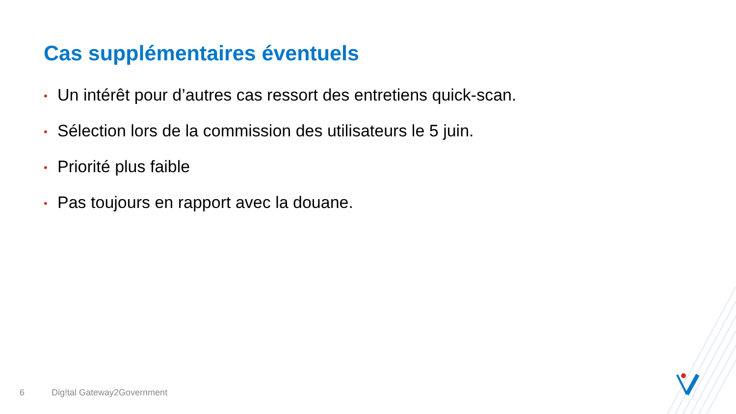Cas supplémentaires éventuels
• Un intérêt pour d’autres cas ressort des entretiens quick-scan.
• Sélection lors de la commission des utilisateurs le 5 juin.
• Priorité plus faible
• Pas toujours en rapport avec la douane.
6 Dig!tal Gateway2Government